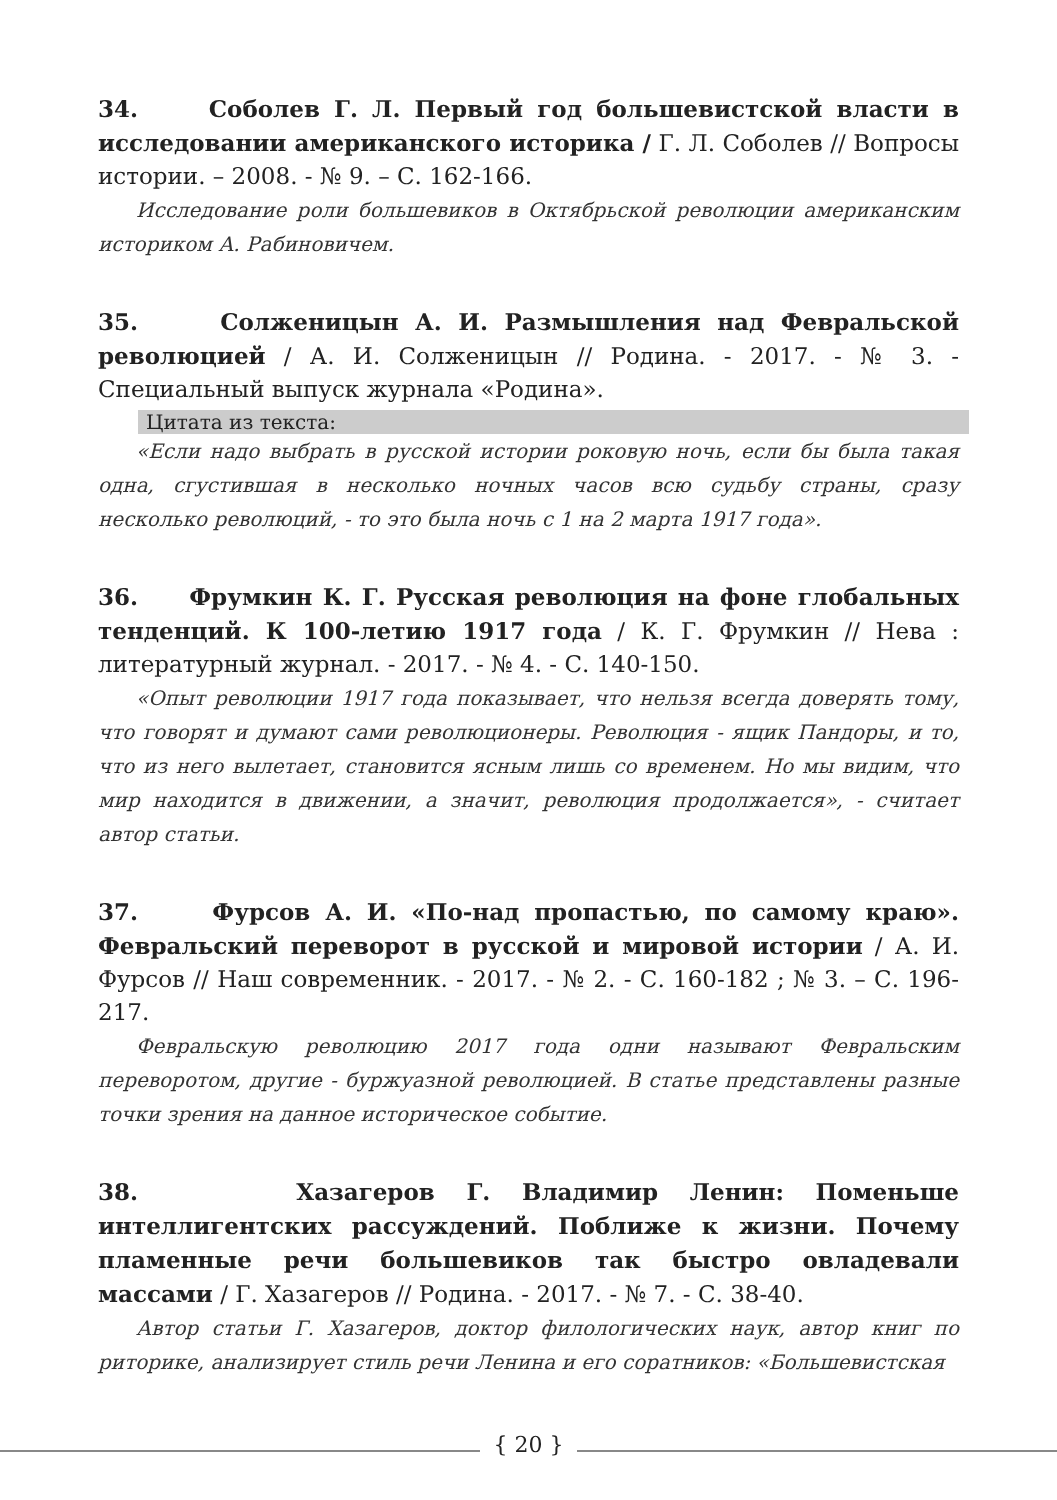34. Соболев Г. Л. Первый год большевистской власти в исследовании американского историка / Г. Л. Соболев // Вопросы истории. – 2008. - № 9. – С. 162-166.
Исследование роли большевиков в Октябрьской революции американским историком А. Рабиновичем.
35. Солженицын А. И. Размышления над Февральской революцией / А. И. Солженицын // Родина. - 2017. - № 3. - Специальный выпуск журнала «Родина».
Цитата из текста:
«Если надо выбрать в русской истории роковую ночь, если бы была такая одна, сгустившая в несколько ночных часов всю судьбу страны, сразу несколько революций, - то это была ночь с 1 на 2 марта 1917 года».
36. Фрумкин К. Г. Русская революция на фоне глобальных тенденций. К 100-летию 1917 года / К. Г. Фрумкин // Нева : литературный журнал. - 2017. - № 4. - С. 140-150.
«Опыт революции 1917 года показывает, что нельзя всегда доверять тому, что говорят и думают сами революционеры. Революция - ящик Пандоры, и то, что из него вылетает, становится ясным лишь со временем. Но мы видим, что мир находится в движении, а значит, революция продолжается», - считает автор статьи.
37. Фурсов А. И. «По-над пропастью, по самому краю». Февральский переворот в русской и мировой истории / А. И. Фурсов // Наш современник. - 2017. - № 2. - С. 160-182 ; № 3. – С. 196-217.
Февральскую революцию 2017 года одни называют Февральским переворотом, другие - буржуазной революцией. В статье представлены разные точки зрения на данное историческое событие.
38. Хазагеров Г. Владимир Ленин: Поменьше интеллигентских рассуждений. Поближе к жизни. Почему пламенные речи большевиков так быстро овладевали массами / Г. Хазагеров // Родина. - 2017. - № 7. - С. 38-40.
Автор статьи Г. Хазагеров, доктор филологических наук, автор книг по риторике, анализирует стиль речи Ленина и его соратников: «Большевистская
{ 20 }